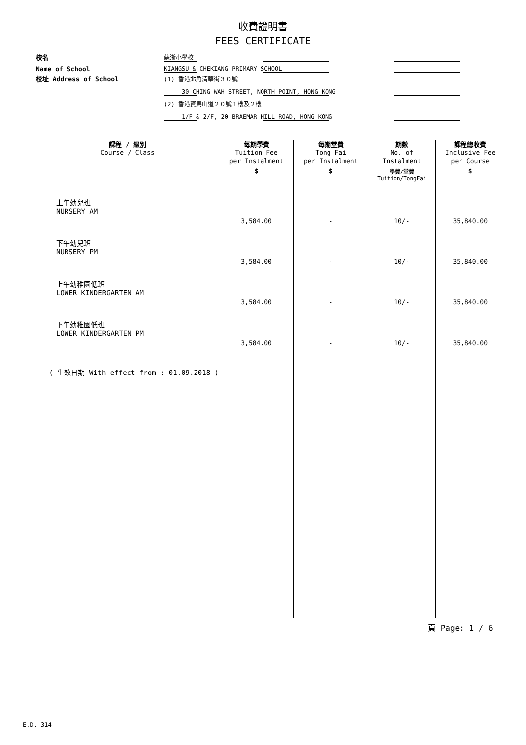收費證明書
FEES CERTIFICATE
校名
蘇浙小學校
Name of School
KIANGSU & CHEKIANG PRIMARY SCHOOL
校址 Address of School
(1) 香港北角清華街３０號
30 CHING WAH STREET, NORTH POINT, HONG KONG
(2) 香港寶馬山道２０號１樓及２樓
1/F & 2/F, 20 BRAEMAR HILL ROAD, HONG KONG
| 課程 / 級別 Course / Class | 每期學費 Tuition Fee per Instalment | 每期堂費 Tong Fai per Instalment | 期數 No. of Instalment | 課程總收費 Inclusive Fee per Course |
| --- | --- | --- | --- | --- |
| | $ | $ | 學費/堂費 Tuition/TongFai | $ |
| 上午幼兒班 NURSERY AM | 3,584.00 | - | 10/- | 35,840.00 |
| 下午幼兒班 NURSERY PM | 3,584.00 | - | 10/- | 35,840.00 |
| 上午幼稚園低班 LOWER KINDERGARTEN AM | 3,584.00 | - | 10/- | 35,840.00 |
| 下午幼稚園低班 LOWER KINDERGARTEN PM | 3,584.00 | - | 10/- | 35,840.00 |
| ( 生效日期 With effect from : 01.09.2018 ) | | | | |
頁 Page: 1 / 6
E.D. 314